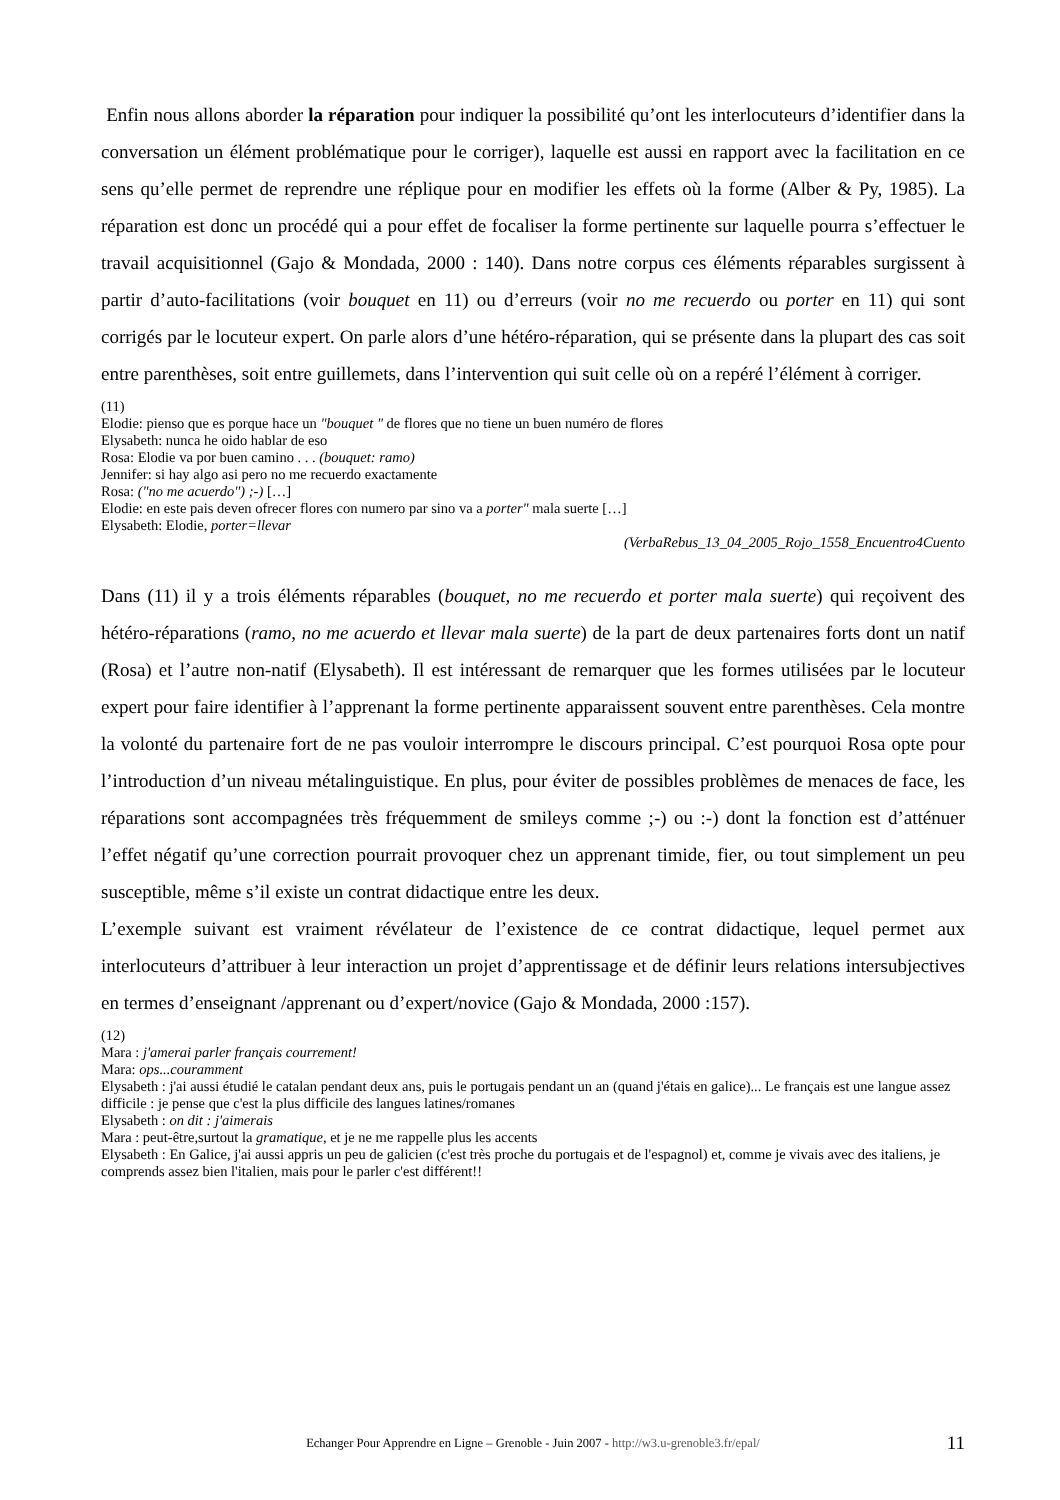Enfin nous allons aborder la réparation pour indiquer la possibilité qu’ont les interlocuteurs d’identifier dans la conversation un élément problématique pour le corriger), laquelle est aussi en rapport avec la facilitation en ce sens qu’elle permet de reprendre une réplique pour en modifier les effets où la forme (Alber & Py, 1985). La réparation est donc un procédé qui a pour effet de focaliser la forme pertinente sur laquelle pourra s’effectuer le travail acquisitionnel (Gajo & Mondada, 2000 : 140). Dans notre corpus ces éléments réparables surgissent à partir d’auto-facilitations (voir bouquet en 11) ou d’erreurs (voir no me recuerdo ou porter en 11) qui sont corrigés par le locuteur expert. On parle alors d’une hétéro-réparation, qui se présente dans la plupart des cas soit entre parenthèses, soit entre guillemets, dans l’intervention qui suit celle où on a repéré l’élément à corriger.
(11)
Elodie: pienso que es porque hace un "bouquet " de flores que no tiene un buen numéro de flores
Elysabeth: nunca he oido hablar de eso
Rosa: Elodie va por buen camino . . . (bouquet: ramo)
Jennifer: si hay algo asi pero no me recuerdo exactamente
Rosa: ("no me acuerdo") ;-) […]
Elodie: en este pais deven ofrecer flores con numero par sino va a porter" mala suerte […]
Elysabeth: Elodie, porter=llevar
(VerbaRebus_13_04_2005_Rojo_1558_Encuentro4Cuento
Dans (11) il y a trois éléments réparables (bouquet, no me recuerdo et porter mala suerte) qui reçoivent des hétéro-réparations (ramo, no me acuerdo et llevar mala suerte) de la part de deux partenaires forts dont un natif (Rosa) et l’autre non-natif (Elysabeth). Il est intéressant de remarquer que les formes utilisées par le locuteur expert pour faire identifier à l’apprenant la forme pertinente apparaissent souvent entre parenthèses. Cela montre la volonté du partenaire fort de ne pas vouloir interrompre le discours principal. C’est pourquoi Rosa opte pour l’introduction d’un niveau métalinguistique. En plus, pour éviter de possibles problèmes de menaces de face, les réparations sont accompagnées très fréquemment de smileys comme ;-) ou :-) dont la fonction est d’atténuer l’effet négatif qu’une correction pourrait provoquer chez un apprenant timide, fier, ou tout simplement un peu susceptible, même s’il existe un contrat didactique entre les deux.
L’exemple suivant est vraiment révélateur de l’existence de ce contrat didactique, lequel permet aux interlocuteurs d’attribuer à leur interaction un projet d’apprentissage et de définir leurs relations intersubjectives en termes d’enseignant /apprenant ou d’expert/novice (Gajo & Mondada, 2000 :157).
(12)
Mara : j'amerai parler français courrement!
Mara: ops...couramment
Elysabeth : j'ai aussi étudié le catalan pendant deux ans, puis le portugais pendant un an (quand j'étais en galice)... Le français est une langue assez difficile : je pense que c'est la plus difficile des langues latines/romanes
Elysabeth : on dit : j'aimerais
Mara : peut-être,surtout la gramatique, et je ne me rappelle plus les accents
Elysabeth : En Galice, j'ai aussi appris un peu de galicien (c'est très proche du portugais et de l'espagnol) et, comme je vivais avec des italiens, je comprends assez bien l'italien, mais pour le parler c'est différent!!
Echanger Pour Apprendre en Ligne – Grenoble - Juin 2007 - http://w3.u-grenoble3.fr/epal/ 11